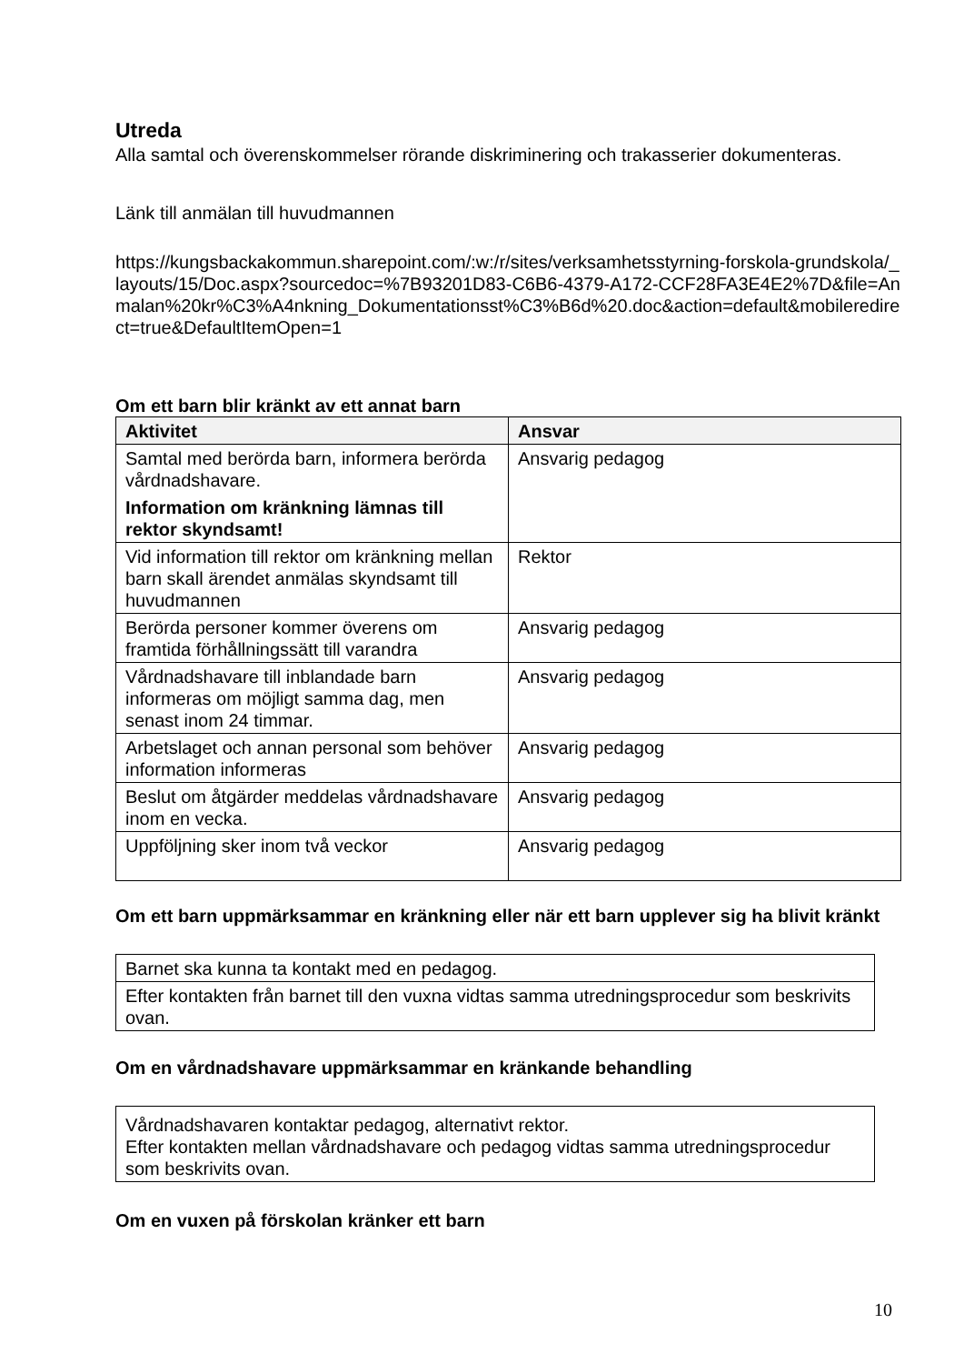Utreda
Alla samtal och överenskommelser rörande diskriminering och trakasserier dokumenteras.
Länk till anmälan till huvudmannen
https://kungsbackakommun.sharepoint.com/:w:/r/sites/verksamhetsstyrning-forskola-grundskola/_layouts/15/Doc.aspx?sourcedoc=%7B93201D83-C6B6-4379-A172-CCF28FA3E4E2%7D&file=Anmalan%20kr%C3%A4nkning_Dokumentationsst%C3%B6d%20.doc&action=default&mobileredirect=true&DefaultItemOpen=1
Om ett barn blir kränkt av ett annat barn
| Aktivitet | Ansvar |
| --- | --- |
| Samtal med berörda barn, informera berörda vårdnadshavare. Information om kränkning lämnas till rektor skyndsamt! | Ansvarig pedagog |
| Vid information till rektor om kränkning mellan barn skall ärendet anmälas skyndsamt till huvudmannen | Rektor |
| Berörda personer kommer överens om framtida förhållningssätt till varandra | Ansvarig pedagog |
| Vårdnadshavare till inblandade barn informeras om möjligt samma dag, men senast inom 24 timmar. | Ansvarig pedagog |
| Arbetslaget och annan personal som behöver information informeras | Ansvarig pedagog |
| Beslut om åtgärder meddelas vårdnadshavare inom en vecka. | Ansvarig pedagog |
| Uppföljning sker inom två veckor | Ansvarig pedagog |
Om ett barn uppmärksammar en kränkning eller när ett barn upplever sig ha blivit kränkt
| Barnet ska kunna ta kontakt med en pedagog. |
| Efter kontakten från barnet till den vuxna vidtas samma utredningsprocedur som beskrivits ovan. |
Om en vårdnadshavare uppmärksammar en kränkande behandling
| Vårdnadshavaren kontaktar pedagog, alternativt rektor. Efter kontakten mellan vårdnadshavare och pedagog vidtas samma utredningsprocedur som beskrivits ovan. |
Om en vuxen på förskolan kränker ett barn
10